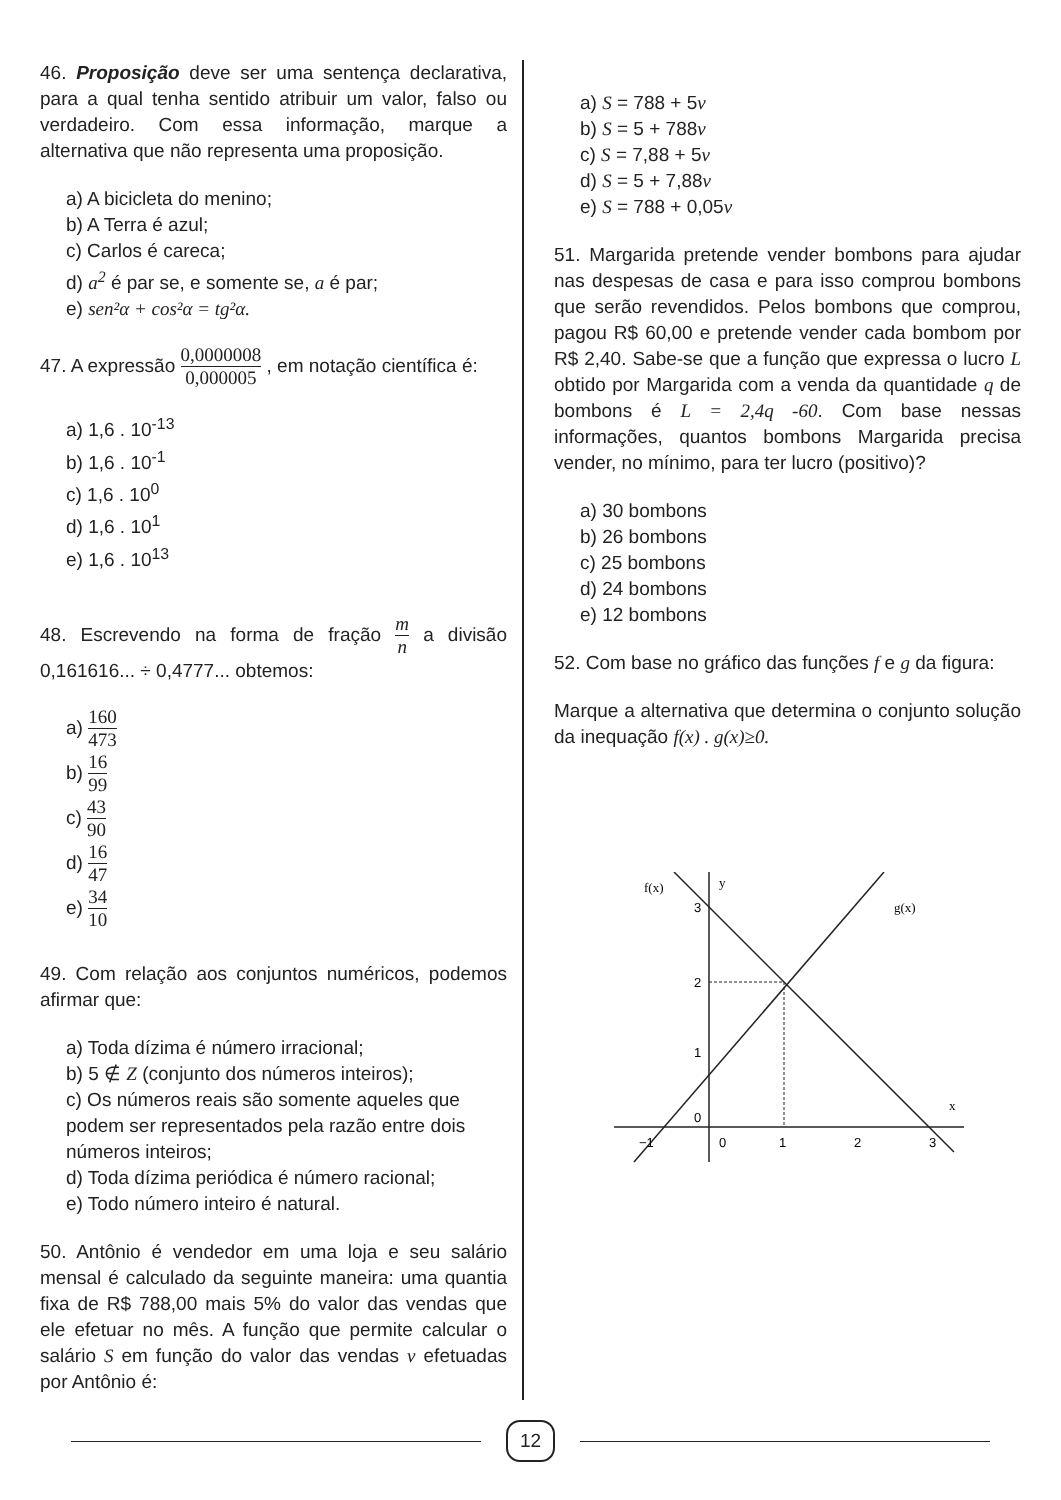46. Proposição deve ser uma sentença declarativa, para a qual tenha sentido atribuir um valor, falso ou verdadeiro. Com essa informação, marque a alternativa que não representa uma proposição.
a) A bicicleta do menino;
b) A Terra é azul;
c) Carlos é careca;
d) a<sup>2</sup> é par se, e somente se, a é par;
e) sen²α + cos²α = tg²α.
47. A expressão 0,0000008 0,000005 , em notação científica é:
a) 1,6 . 10<sup>-13</sup>
b) 1,6 . 10<sup>-1</sup>
c) 1,6 . 10<sup>0</sup>
d) 1,6 . 10<sup>1</sup>
e) 1,6 . 10<sup>13</sup>
48. Escrevendo na forma de fração m n a divisão 0,161616... ÷ 0,4777... obtemos:
a) 160 473
b) 16 99
c) 43 90
d) 16 47
e) 34 10
49. Com relação aos conjuntos numéricos, podemos afirmar que:
a) Toda dízima é número irracional;
b) 5 ∉ Z (conjunto dos números inteiros);
c) Os números reais são somente aqueles que podem ser representados pela razão entre dois números inteiros;
d) Toda dízima periódica é número racional;
e) Todo número inteiro é natural.
50. Antônio é vendedor em uma loja e seu salário mensal é calculado da seguinte maneira: uma quantia fixa de R$ 788,00 mais 5% do valor das vendas que ele efetuar no mês. A função que permite calcular o salário S em função do valor das vendas v efetuadas por Antônio é:
a) S = 788 + 5v
b) S = 5 + 788v
c) S = 7,88 + 5v
d) S = 5 + 7,88v
e) S = 788 + 0,05v
51. Margarida pretende vender bombons para ajudar nas despesas de casa e para isso comprou bombons que serão revendidos. Pelos bombons que comprou, pagou R$ 60,00 e pretende vender cada bombom por R$ 2,40. Sabe-se que a função que expressa o lucro L obtido por Margarida com a venda da quantidade q de bombons é L = 2,4q -60. Com base nessas informações, quantos bombons Margarida precisa vender, no mínimo, para ter lucro (positivo)?
a) 30 bombons
b) 26 bombons
c) 25 bombons
d) 24 bombons
e) 12 bombons
52. Com base no gráfico das funções f e g da figura:
Marque a alternativa que determina o conjunto solução da inequação f(x) . g(x)≥0.
f(x)
y
g(x)
3
2
1
0
x
−1
0
1
2
3
12